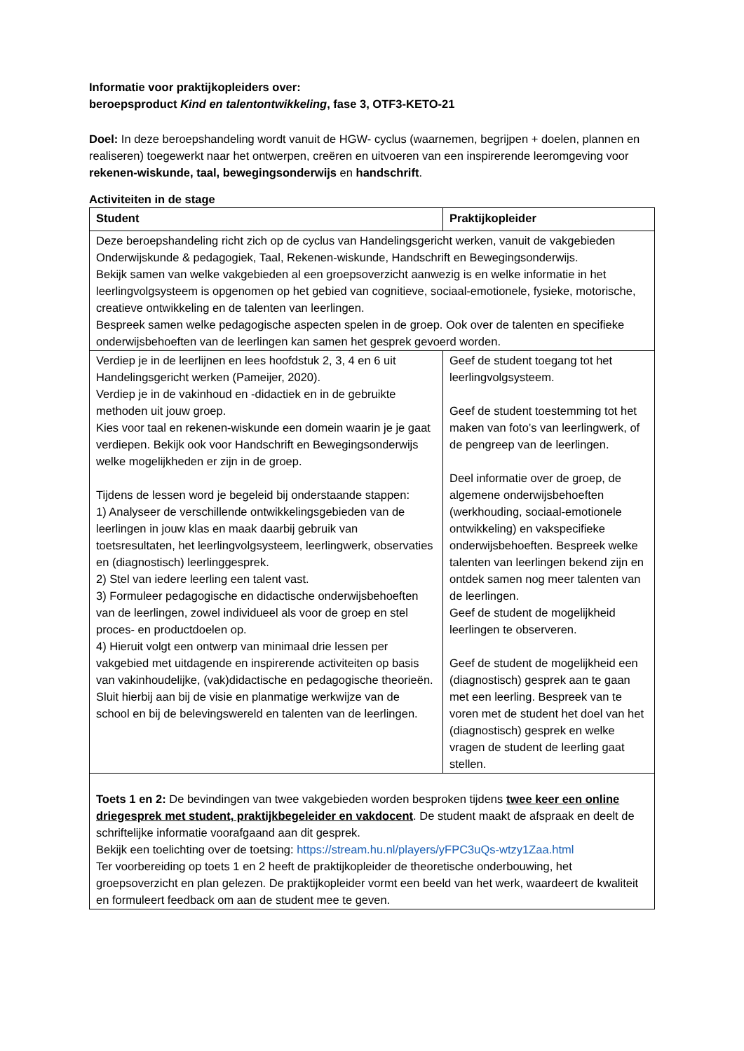Informatie voor praktijkopleiders over:
beroepsproduct Kind en talentontwikkeling, fase 3, OTF3-KETO-21
Doel: In deze beroepshandeling wordt vanuit de HGW- cyclus (waarnemen, begrijpen + doelen, plannen en realiseren) toegewerkt naar het ontwerpen, creëren en uitvoeren van een inspirerende leeromgeving voor rekenen-wiskunde, taal, bewegingsonderwijs en handschrift.
Activiteiten in de stage
| Student | Praktijkopleider |
| --- | --- |
| Deze beroepshandeling richt zich op de cyclus van Handelingsgericht werken, vanuit de vakgebieden Onderwijskunde & pedagogiek, Taal, Rekenen-wiskunde, Handschrift en Bewegingsonderwijs. Bekijk samen van welke vakgebieden al een groepsoverzicht aanwezig is en welke informatie in het leerlingvolgsysteem is opgenomen op het gebied van cognitieve, sociaal-emotionele, fysieke, motorische, creatieve ontwikkeling en de talenten van leerlingen. Bespreek samen welke pedagogische aspecten spelen in de groep. Ook over de talenten en specifieke onderwijsbehoeften van de leerlingen kan samen het gesprek gevoerd worden. | |
| Verdiep je in de leerlijnen en lees hoofdstuk 2, 3, 4 en 6 uit Handelingsgericht werken (Pameijer, 2020). Verdiep je in de vakinhoud en -didactiek en in de gebruikte methoden uit jouw groep. Kies voor taal en rekenen-wiskunde een domein waarin je je gaat verdiepen. Bekijk ook voor Handschrift en Bewegingsonderwijs welke mogelijkheden er zijn in de groep. Tijdens de lessen word je begeleid bij onderstaande stappen: 1) Analyseer de verschillende ontwikkelingsgebieden van de leerlingen in jouw klas en maak daarbij gebruik van toetsresultaten, het leerlingvolgsysteem, leerlingwerk, observaties en (diagnostisch) leerlinggesprek. 2) Stel van iedere leerling een talent vast. 3) Formuleer pedagogische en didactische onderwijsbehoeften van de leerlingen, zowel individueel als voor de groep en stel proces- en productdoelen op. 4) Hieruit volgt een ontwerp van minimaal drie lessen per vakgebied met uitdagende en inspirerende activiteiten op basis van vakinhoudelijke, (vak)didactische en pedagogische theorieën. Sluit hierbij aan bij de visie en planmatige werkwijze van de school en bij de belevingswereld en talenten van de leerlingen. | Geef de student toegang tot het leerlingvolgsysteem. Geef de student toestemming tot het maken van foto’s van leerlingwerk, of de pengreep van de leerlingen. Deel informatie over de groep, de algemene onderwijsbehoeften (werkhouding, sociaal-emotionele ontwikkeling) en vakspecifieke onderwijsbehoeften. Bespreek welke talenten van leerlingen bekend zijn en ontdek samen nog meer talenten van de leerlingen. Geef de student de mogelijkheid leerlingen te observeren. Geef de student de mogelijkheid een (diagnostisch) gesprek aan te gaan met een leerling. Bespreek van te voren met de student het doel van het (diagnostisch) gesprek en welke vragen de student de leerling gaat stellen. |
| Toets 1 en 2: De bevindingen van twee vakgebieden worden besproken tijdens twee keer een online driegesprek met student, praktijkbegeleider en vakdocent . De student maakt de afspraak en deelt de schriftelijke informatie voorafgaand aan dit gesprek. Bekijk een toelichting over de toetsing: https://stream.hu.nl/players/yFPC3uQs-wtzy1Zaa.html Ter voorbereiding op toets 1 en 2 heeft de praktijkopleider de theoretische onderbouwing, het groepsoverzicht en plan gelezen. De praktijkopleider vormt een beeld van het werk, waardeert de kwaliteit en formuleert feedback om aan de student mee te geven. | |